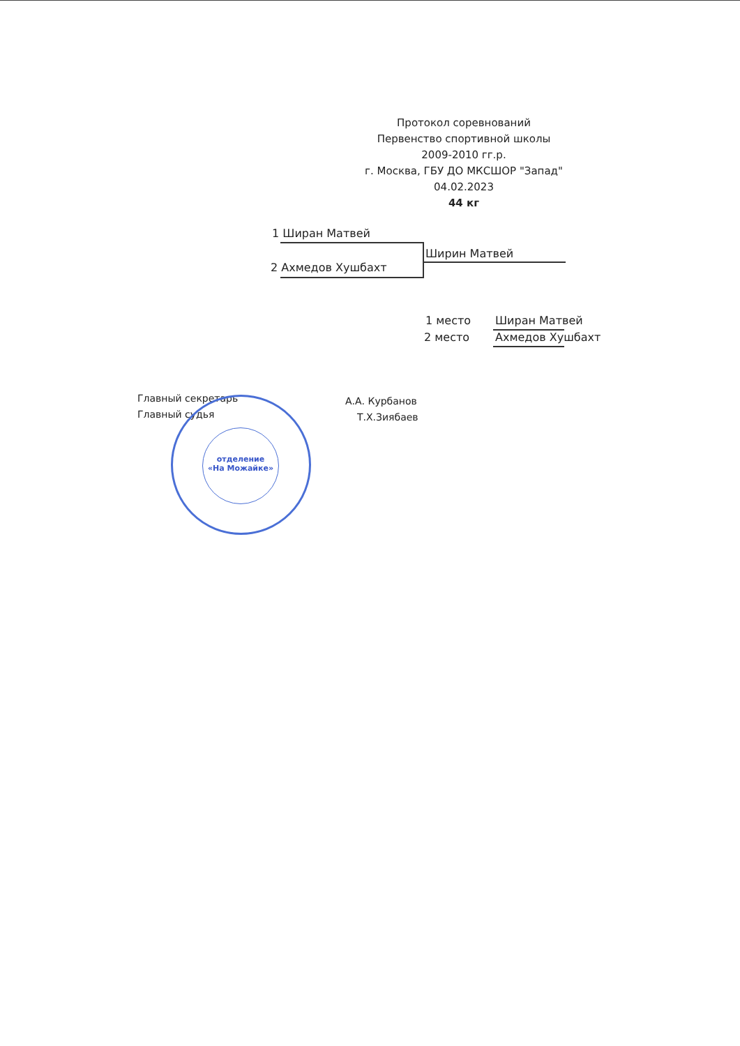Протокол соревнований
Первенство спортивной школы
2009-2010 гг.р.
г. Москва, ГБУ ДО МКСШОР "Запад"
04.02.2023
44 кг
1 Ширан Матвей
2 Ахмедов Хушбахт
Ширин Матвей
1 место Ширан Матвей
2 место Ахмедов Хушбахт
Главный секретарь А.А. Курбанов
Главный судья Т.Х.Зиябаев
отделение
«На Можайке»